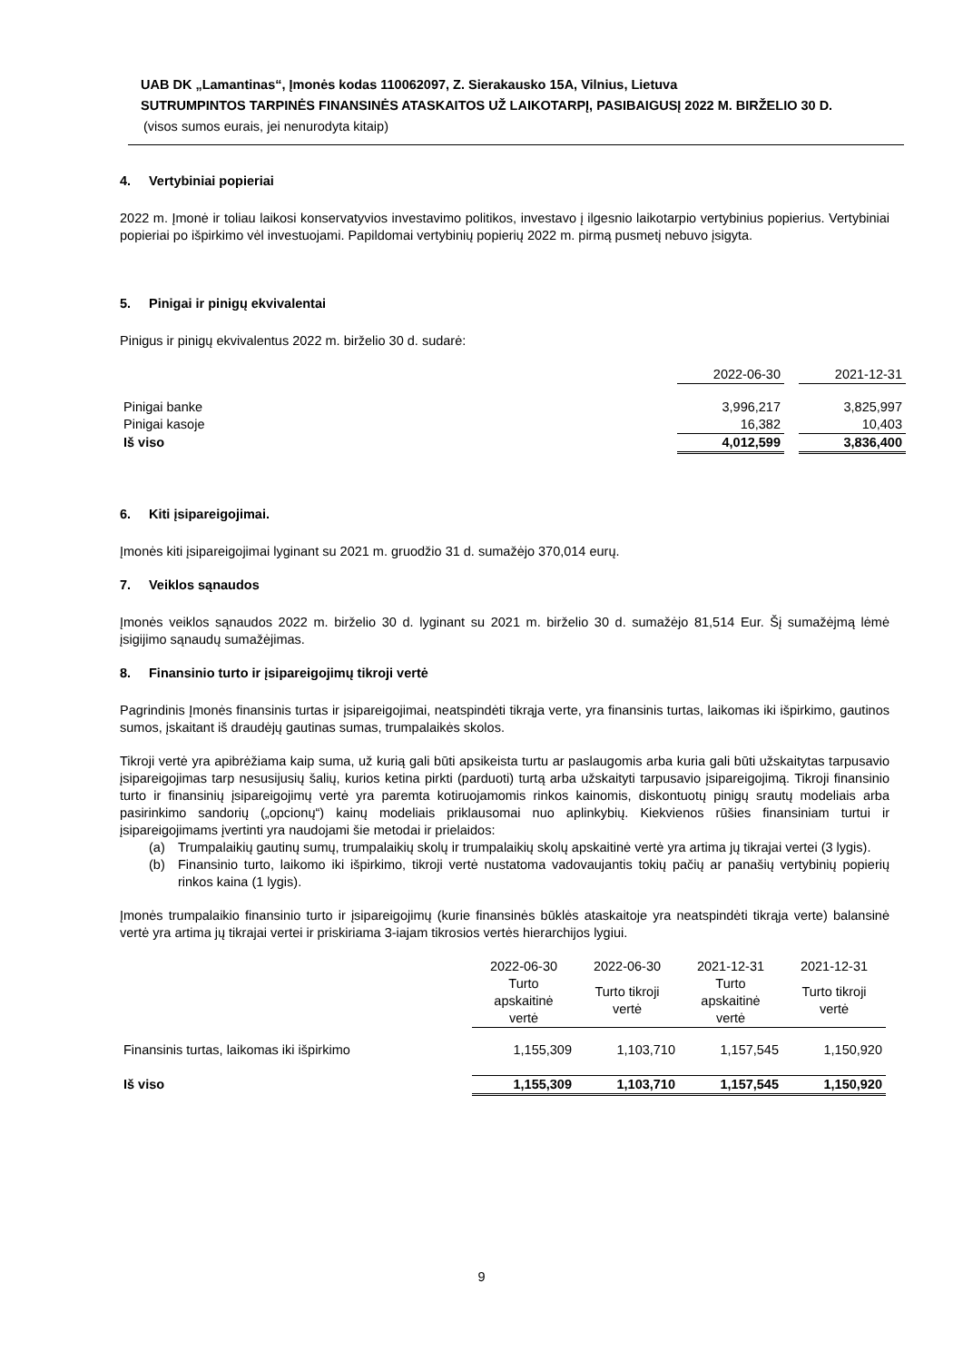UAB DK „Lamantinas“, Įmonės kodas 110062097, Z. Sierakausko 15A, Vilnius, Lietuva
SUTRUMPINTOS TARPINĖS FINANSINĖS ATASKAITOS UŽ LAIKOTARPĮ, PASIBAIGUSĮ 2022 M. BIRŽELIO 30 D.
(visos sumos eurais, jei nenurodyta kitaip)
4. Vertybiniai popieriai
2022 m. Įmonė ir toliau laikosi konservatyvios investavimo politikos, investavo į ilgesnio laikotarpio vertybinius popierius. Vertybiniai popieriai po išpirkimo vėl investuojami. Papildomai vertybinių popierių 2022 m. pirmą pusmetį nebuvo įsigyta.
5. Pinigai ir pinigų ekvivalentai
Pinigus ir pinigų ekvivalentus 2022 m. birželio 30 d. sudarė:
| | 2022-06-30 | | 2021-12-31 |
| Pinigai banke | 3,996,217 | | 3,825,997 |
| Pinigai kasoje | 16,382 | | 10,403 |
| Iš viso | 4,012,599 | | 3,836,400 |
6. Kiti įsipareigojimai.
Įmonės kiti įsipareigojimai lyginant su 2021 m. gruodžio 31 d. sumažėjo 370,014 eurų.
7. Veiklos sąnaudos
Įmonės veiklos sąnaudos 2022 m. birželio 30 d. lyginant su 2021 m. birželio 30 d. sumažėjo 81,514 Eur. Šį sumažėjmą lėmė įsigijimo sąnaudų sumažėjimas.
8. Finansinio turto ir įsipareigojimų tikroji vertė
Pagrindinis Įmonės finansinis turtas ir įsipareigojimai, neatspindėti tikrąja verte, yra finansinis turtas, laikomas iki išpirkimo, gautinos sumos, įskaitant iš draudėjų gautinas sumas, trumpalaikės skolos.
Tikroji vertė yra apibrėžiama kaip suma, už kurią gali būti apsikeista turtu ar paslaugomis arba kuria gali būti užskaitytas tarpusavio įsipareigojimas tarp nesusijusių šalių, kurios ketina pirkti (parduoti) turtą arba užskaityti tarpusavio įsipareigojimą. Tikroji finansinio turto ir finansinių įsipareigojimų vertė yra paremta kotiruojamomis rinkos kainomis, diskontuotų pinigų srautų modeliais arba pasirinkimo sandorių („opcionų“) kainų modeliais priklausomai nuo aplinkybių. Kiekvienos rūšies finansiniam turtui ir įsipareigojimams įvertinti yra naudojami šie metodai ir prielaidos:
(a) Trumpalaikių gautinų sumų, trumpalaikių skolų ir trumpalaikių skolų apskaitinė vertė yra artima jų tikrajai vertei (3 lygis).
(b) Finansinio turto, laikomo iki išpirkimo, tikroji vertė nustatoma vadovaujantis tokių pačių ar panašių vertybinių popierių rinkos kaina (1 lygis).
Įmonės trumpalaikio finansinio turto ir įsipareigojimų (kurie finansinės būklės ataskaitoje yra neatspindėti tikrąja verte) balansinė vertė yra artima jų tikrajai vertei ir priskiriama 3-iajam tikrosios vertės hierarchijos lygiui.
| | 2022-06-30 | 2022-06-30 | 2021-12-31 | 2021-12-31 |
| --- | --- | --- | --- | --- |
| | Turto apskaitinė vertė | Turto tikroji vertė | Turto apskaitinė vertė | Turto tikroji vertė |
| Finansinis turtas, laikomas iki išpirkimo | 1,155,309 | 1,103,710 | 1,157,545 | 1,150,920 |
| Iš viso | 1,155,309 | 1,103,710 | 1,157,545 | 1,150,920 |
9